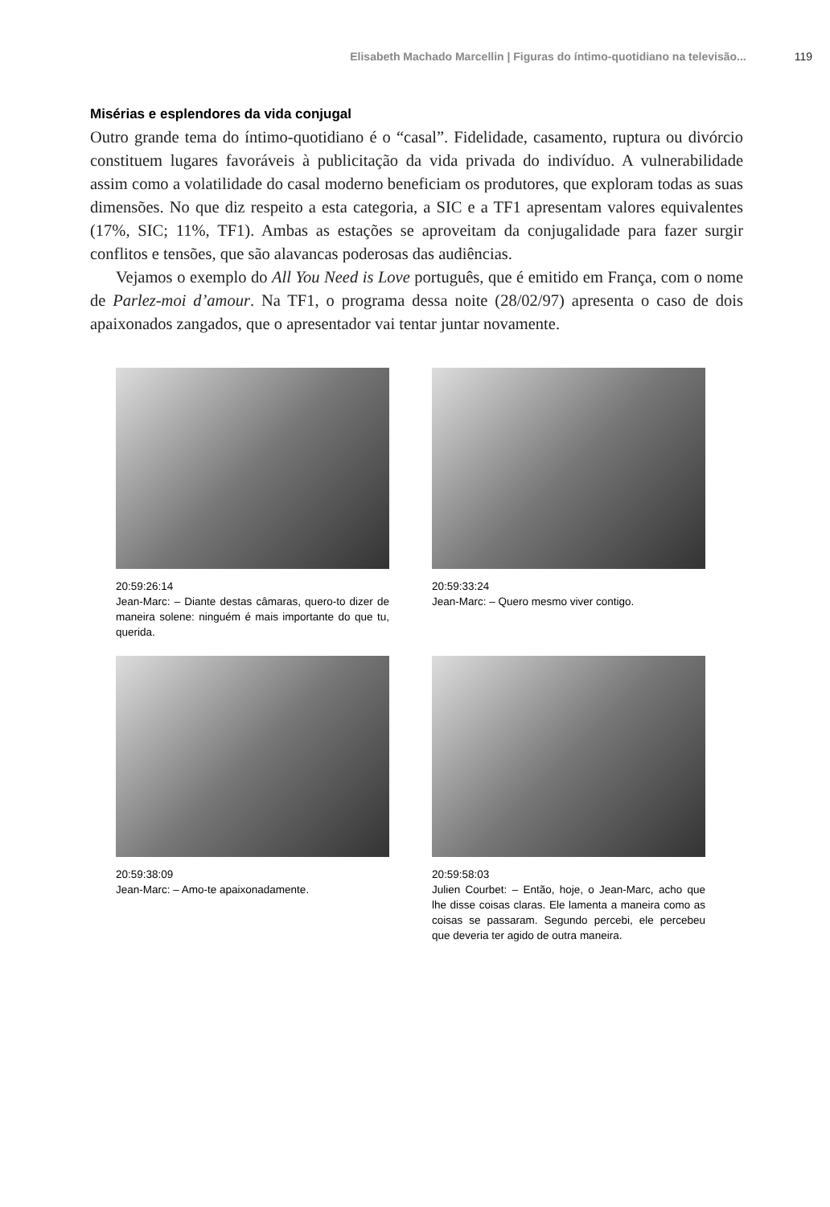Elisabeth Machado Marcellin | Figuras do íntimo-quotidiano na televisão... 119
Misérias e esplendores da vida conjugal
Outro grande tema do íntimo-quotidiano é o “casal”. Fidelidade, casamento, ruptura ou divórcio constituem lugares favoráveis à publicitação da vida privada do indivíduo. A vulnerabilidade assim como a volatilidade do casal moderno beneficiam os produtores, que exploram todas as suas dimensões. No que diz respeito a esta categoria, a SIC e a TF1 apresentam valores equivalentes (17%, SIC; 11%, TF1). Ambas as estações se aproveitam da conjugalidade para fazer surgir conflitos e tensões, que são alavancas poderosas das audiências.
Vejamos o exemplo do All You Need is Love português, que é emitido em França, com o nome de Parlez-moi d’amour. Na TF1, o programa dessa noite (28/02/97) apresenta o caso de dois apaixonados zangados, que o apresentador vai tentar juntar novamente.
20:59:26:14
Jean-Marc: – Diante destas câmaras, quero-to dizer de maneira solene: ninguém é mais importante do que tu, querida.
20:59:33:24
Jean-Marc: – Quero mesmo viver contigo.
20:59:38:09
Jean-Marc: – Amo-te apaixonadamente.
20:59:58:03
Julien Courbet: – Então, hoje, o Jean-Marc, acho que lhe disse coisas claras. Ele lamenta a maneira como as coisas se passaram. Segundo percebi, ele percebeu que deveria ter agido de outra maneira.